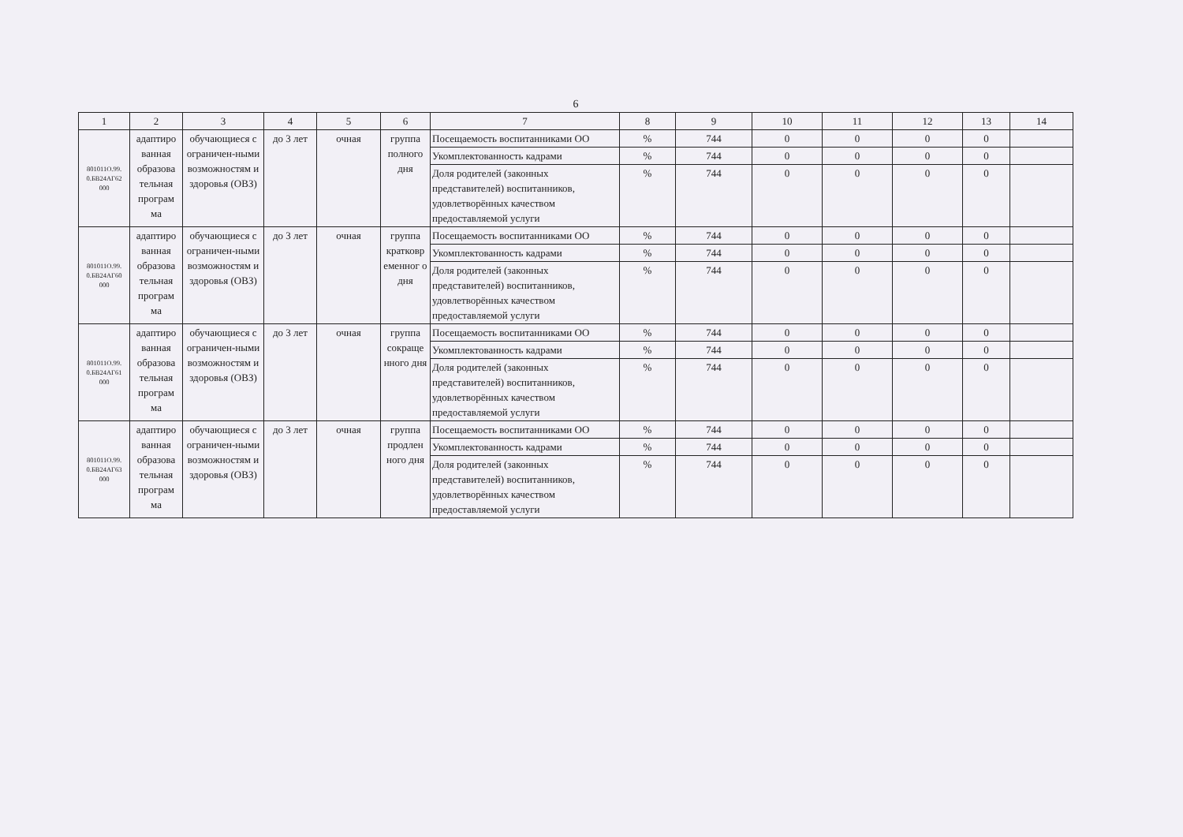6
| 1 | 2 | 3 | 4 | 5 | 6 | 7 | 8 | 9 | 10 | 11 | 12 | 13 | 14 |
| --- | --- | --- | --- | --- | --- | --- | --- | --- | --- | --- | --- | --- | --- |
| 801011О.99. 0.БВ24АГ62 000 | адаптиро ванная образова тельная програм ма | обучающиеся с ограничен-ными возможностям и здоровья (ОВЗ) | до 3 лет | очная | группа полного дня | Посещаемость воспитанниками ОО | % | 744 | 0 | 0 | 0 | 0 | |
| | | | | | | Укомплектованность кадрами | % | 744 | 0 | 0 | 0 | 0 | |
| | | | | | | Доля родителей (законных представителей) воспитанников, удовлетворённых качеством предоставляемой услуги | % | 744 | 0 | 0 | 0 | 0 | |
| 801011О.99. 0.БВ24АГ60 000 | адаптиро ванная образова тельная програм ма | обучающиеся с ограничен-ными возможностям и здоровья (ОВЗ) | до 3 лет | очная | группа кратковр еменног о дня | Посещаемость воспитанниками ОО | % | 744 | 0 | 0 | 0 | 0 | |
| | | | | | | Укомплектованность кадрами | % | 744 | 0 | 0 | 0 | 0 | |
| | | | | | | Доля родителей (законных представителей) воспитанников, удовлетворённых качеством предоставляемой услуги | % | 744 | 0 | 0 | 0 | 0 | |
| 801011О.99. 0.БВ24АГ61 000 | адаптиро ванная образова тельная програм ма | обучающиеся с ограничен-ными возможностям и здоровья (ОВЗ) | до 3 лет | очная | группа сокраще нного дня | Посещаемость воспитанниками ОО | % | 744 | 0 | 0 | 0 | 0 | |
| | | | | | | Укомплектованность кадрами | % | 744 | 0 | 0 | 0 | 0 | |
| | | | | | | Доля родителей (законных представителей) воспитанников, удовлетворённых качеством предоставляемой услуги | % | 744 | 0 | 0 | 0 | 0 | |
| 801011О.99. 0.БВ24АГ63 000 | адаптиро ванная образова тельная програм ма | обучающиеся с ограничен-ными возможностям и здоровья (ОВЗ) | до 3 лет | очная | группа продлен ного дня | Посещаемость воспитанниками ОО | % | 744 | 0 | 0 | 0 | 0 | |
| | | | | | | Укомплектованность кадрами | % | 744 | 0 | 0 | 0 | 0 | |
| | | | | | | Доля родителей (законных представителей) воспитанников, удовлетворённых качеством предоставляемой услуги | % | 744 | 0 | 0 | 0 | 0 | |